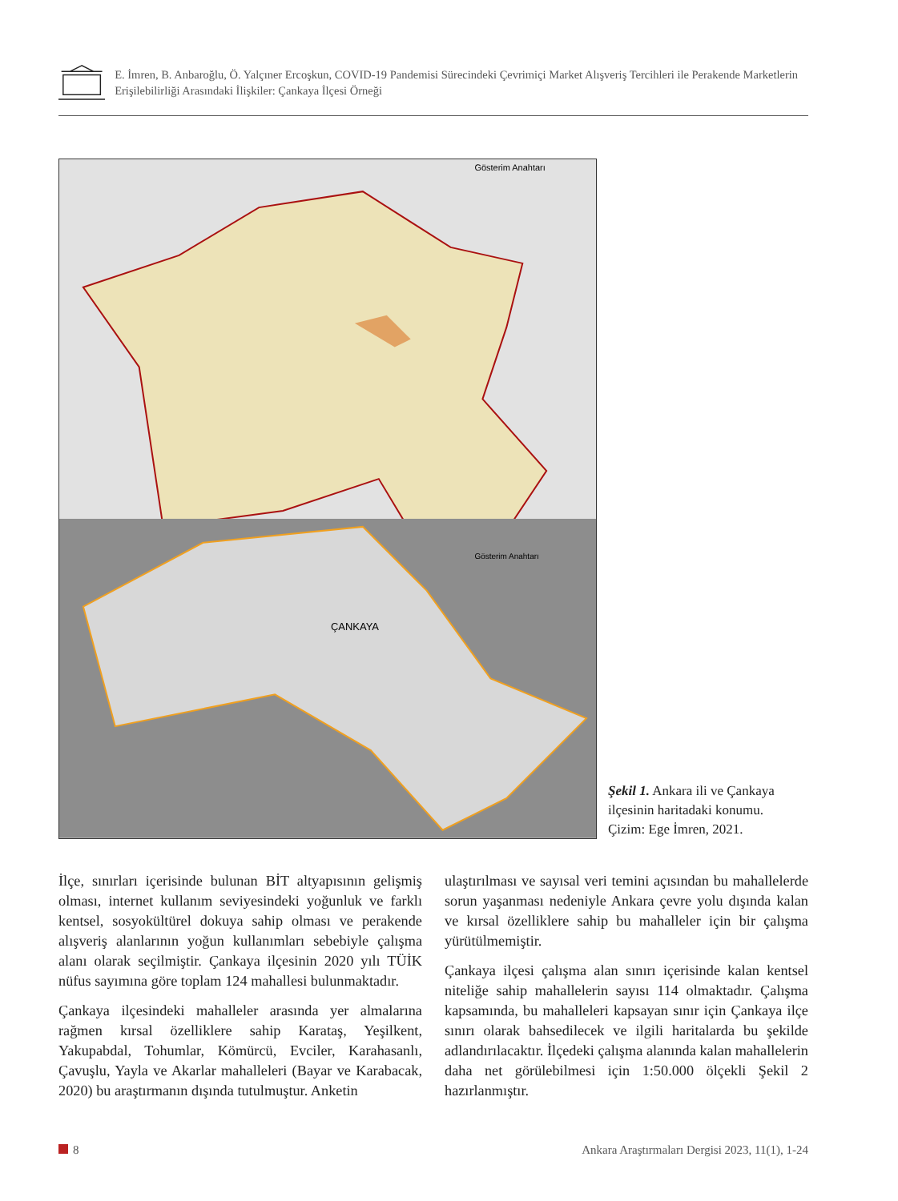E. İmren, B. Anbaroğlu, Ö. Yalçıner Ercoşkun, COVID-19 Pandemisi Sürecindeki Çevrimiçi Market Alışveriş Tercihleri ile Perakende Marketlerin Erişilebilirliği Arasındaki İlişkiler: Çankaya İlçesi Örneği
Gösterim Anahtarı
Gösterim Anahtarı
ÇANKAYA
Şekil 1. Ankara ili ve Çankaya ilçesinin haritadaki konumu. Çizim: Ege İmren, 2021.
İlçe, sınırları içerisinde bulunan BİT altyapısının gelişmiş olması, internet kullanım seviyesindeki yoğunluk ve farklı kentsel, sosyokültürel dokuya sahip olması ve perakende alışveriş alanlarının yoğun kullanımları sebebiyle çalışma alanı olarak seçilmiştir. Çankaya ilçesinin 2020 yılı TÜİK nüfus sayımına göre toplam 124 mahallesi bulunmaktadır.
Çankaya ilçesindeki mahalleler arasında yer almalarına rağmen kırsal özelliklere sahip Karataş, Yeşilkent, Yakupabdal, Tohumlar, Kömürcü, Evciler, Karahasanlı, Çavuşlu, Yayla ve Akarlar mahalleleri (Bayar ve Karabacak, 2020) bu araştırmanın dışında tutulmuştur. Anketin
ulaştırılması ve sayısal veri temini açısından bu mahallelerde sorun yaşanması nedeniyle Ankara çevre yolu dışında kalan ve kırsal özelliklere sahip bu mahalleler için bir çalışma yürütülmemiştir.
Çankaya ilçesi çalışma alan sınırı içerisinde kalan kentsel niteliğe sahip mahallelerin sayısı 114 olmaktadır. Çalışma kapsamında, bu mahalleleri kapsayan sınır için Çankaya ilçe sınırı olarak bahsedilecek ve ilgili haritalarda bu şekilde adlandırılacaktır. İlçedeki çalışma alanında kalan mahallelerin daha net görülebilmesi için 1:50.000 ölçekli Şekil 2 hazırlanmıştır.
8 Ankara Araştırmaları Dergisi 2023, 11(1), 1-24